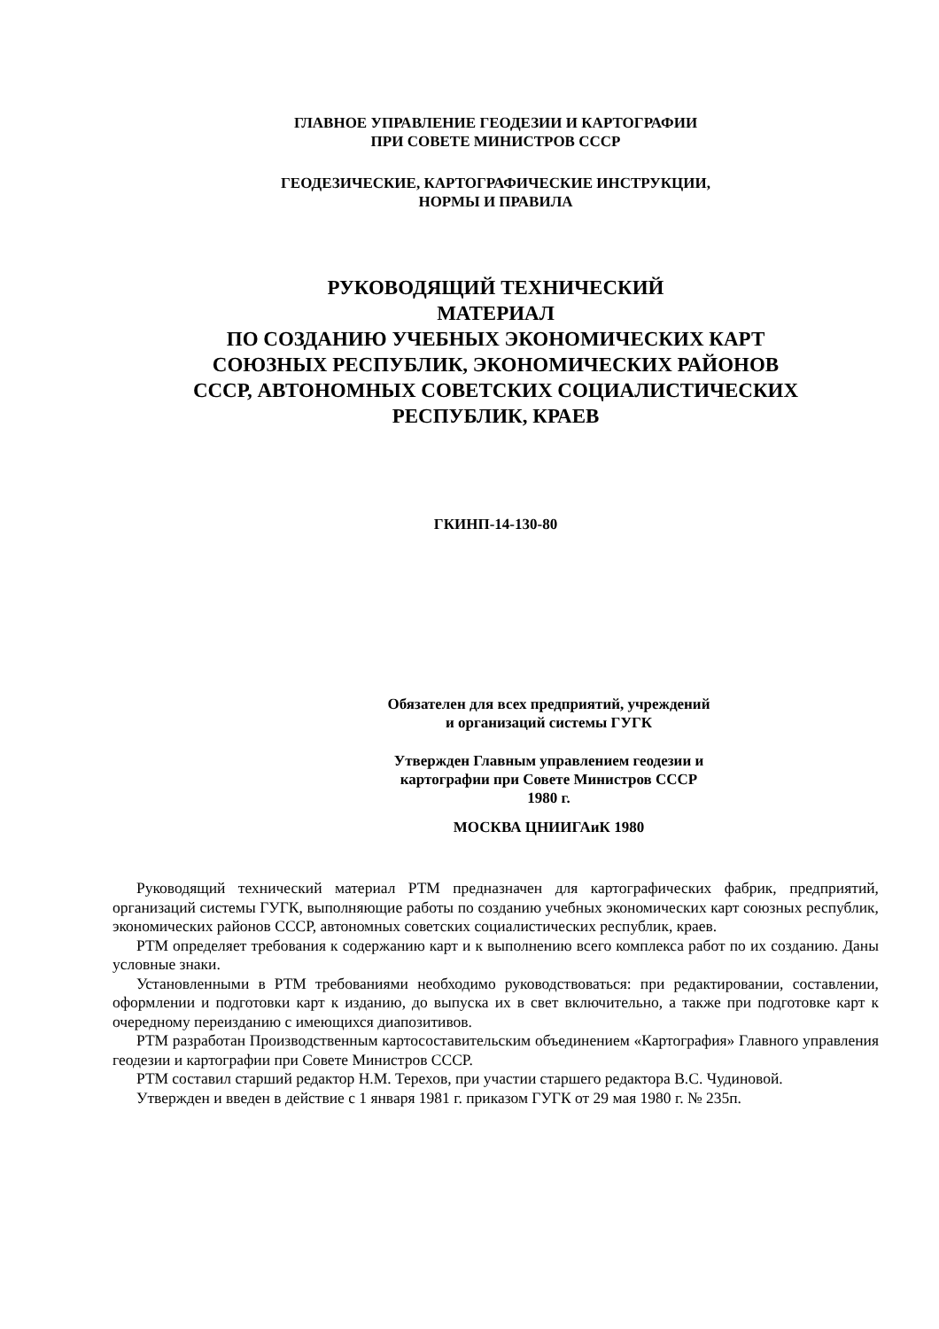ГЛАВНОЕ УПРАВЛЕНИЕ ГЕОДЕЗИИ И КАРТОГРАФИИ
ПРИ СОВЕТЕ МИНИСТРОВ СССР
ГЕОДЕЗИЧЕСКИЕ, КАРТОГРАФИЧЕСКИЕ ИНСТРУКЦИИ,
НОРМЫ И ПРАВИЛА
РУКОВОДЯЩИЙ ТЕХНИЧЕСКИЙ
МАТЕРИАЛ
ПО СОЗДАНИЮ УЧЕБНЫХ ЭКОНОМИЧЕСКИХ КАРТ
СОЮЗНЫХ РЕСПУБЛИК, ЭКОНОМИЧЕСКИХ РАЙОНОВ
СССР, АВТОНОМНЫХ СОВЕТСКИХ СОЦИАЛИСТИЧЕСКИХ
РЕСПУБЛИК, КРАЕВ
ГКИНП-14-130-80
Обязателен для всех предприятий, учреждений
и организаций системы ГУГК
Утвержден Главным управлением геодезии и
картографии при Совете Министров СССР
1980 г.
МОСКВА ЦНИИГАиК 1980
Руководящий технический материал РТМ предназначен для картографических фабрик, предприятий, организаций системы ГУГК, выполняющие работы по созданию учебных экономических карт союзных республик, экономических районов СССР, автономных советских социалистических республик, краев.
РТМ определяет требования к содержанию карт и к выполнению всего комплекса работ по их созданию. Даны условные знаки.
Установленными в РТМ требованиями необходимо руководствоваться: при редактировании, составлении, оформлении и подготовки карт к изданию, до выпуска их в свет включительно, а также при подготовке карт к очередному переизданию с имеющихся диапозитивов.
РТМ разработан Производственным картосоставительским объединением «Картография» Главного управления геодезии и картографии при Совете Министров СССР.
РТМ составил старший редактор Н.М. Терехов, при участии старшего редактора В.С. Чудиновой.
Утвержден и введен в действие с 1 января 1981 г. приказом ГУГК от 29 мая 1980 г. № 235п.